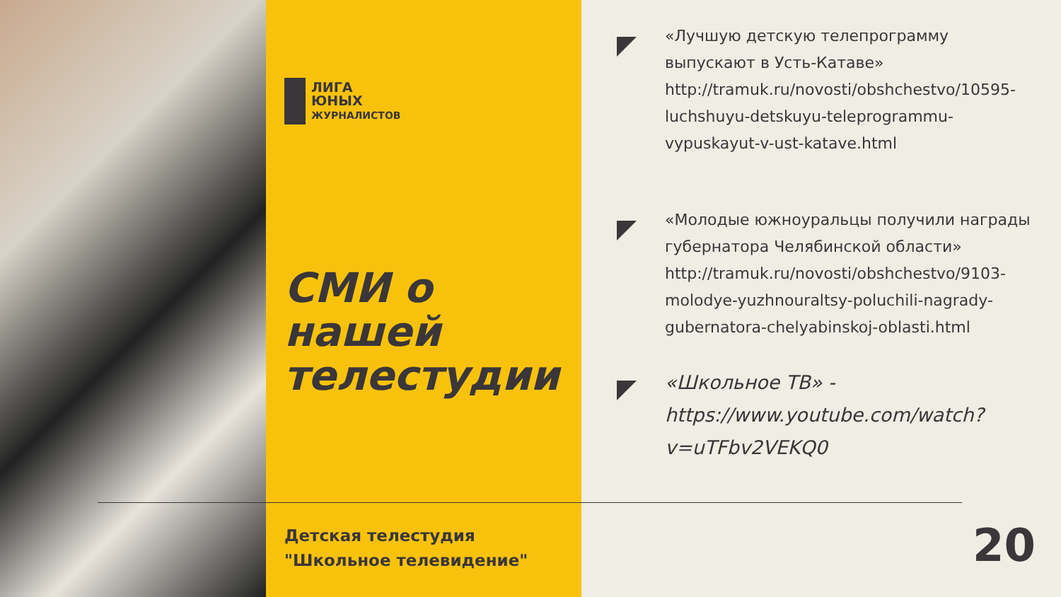ЛИГА
ЮНЫХ
ЖУРНАЛИСТОВ
СМИ о
нашей
телестудии
Детская телестудия
"Школьное телевидение"
«Лучшую детскую телепрограмму выпускают в Усть-Катаве» http://tramuk.ru/novosti/obshchestvo/10595-luchshuyu-detskuyu-teleprogrammu-vypuskayut-v-ust-katave.html
«Молодые южноуральцы получили награды губернатора Челябинской области» http://tramuk.ru/novosti/obshchestvo/9103-molodye-yuzhnouraltsy-poluchili-nagrady-gubernatora-chelyabinskoj-oblasti.html
«Школьное ТВ» - https://www.youtube.com/watch?v=uTFbv2VEKQ0
20